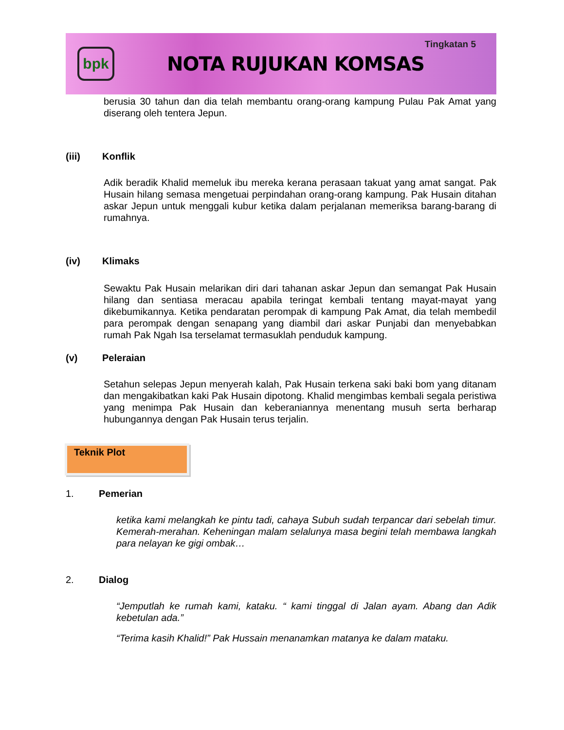bpk
NOTA RUJUKAN KOMSAS
Tingkatan 5
berusia 30 tahun dan dia telah membantu orang-orang kampung Pulau Pak Amat yang diserang oleh tentera Jepun.
(iii) Konflik
Adik beradik Khalid memeluk ibu mereka kerana perasaan takuat yang amat sangat. Pak Husain hilang semasa mengetuai perpindahan orang-orang kampung. Pak Husain ditahan askar Jepun untuk menggali kubur ketika dalam perjalanan memeriksa barang-barang di rumahnya.
(iv) Klimaks
Sewaktu Pak Husain melarikan diri dari tahanan askar Jepun dan semangat Pak Husain hilang dan sentiasa meracau apabila teringat kembali tentang mayat-mayat yang dikebumikannya. Ketika pendaratan perompak di kampung Pak Amat, dia telah membedil para perompak dengan senapang yang diambil dari askar Punjabi dan menyebabkan rumah Pak Ngah Isa terselamat termasuklah penduduk kampung.
(v) Peleraian
Setahun selepas Jepun menyerah kalah, Pak Husain terkena saki baki bom yang ditanam dan mengakibatkan kaki Pak Husain dipotong. Khalid mengimbas kembali segala peristiwa yang menimpa Pak Husain dan keberaniannya menentang musuh serta berharap hubungannya dengan Pak Husain terus terjalin.
Teknik Plot
1. Pemerian
ketika kami melangkah ke pintu tadi, cahaya Subuh sudah terpancar dari sebelah timur. Kemerah-merahan. Keheningan malam selalunya masa begini telah membawa langkah para nelayan ke gigi ombak…
2. Dialog
“Jemputlah ke rumah kami, kataku. “ kami tinggal di Jalan ayam. Abang dan Adik kebetulan ada.”
“Terima kasih Khalid!” Pak Hussain menanamkan matanya ke dalam mataku.